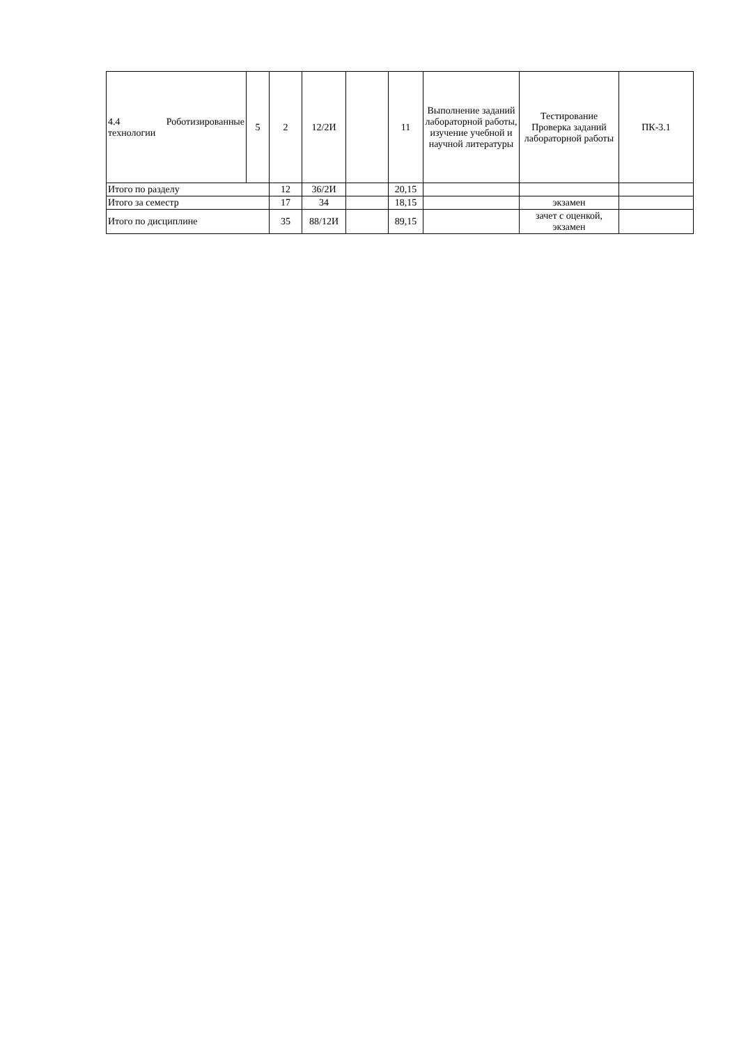| 4.4 Роботизированные технологии | 5 | 2 | 12/2И | | 11 | Выполнение заданий лабораторной работы, изучение учебной и научной литературы | Тестирование Проверка заданий лабораторной работы | ПК-3.1 |
| Итого по разделу | | 12 | 36/2И | | 20,15 | | | |
| Итого за семестр | | 17 | 34 | | 18,15 | | экзамен | |
| Итого по дисциплине | | 35 | 88/12И | | 89,15 | | зачет с оценкой, экзамен | |